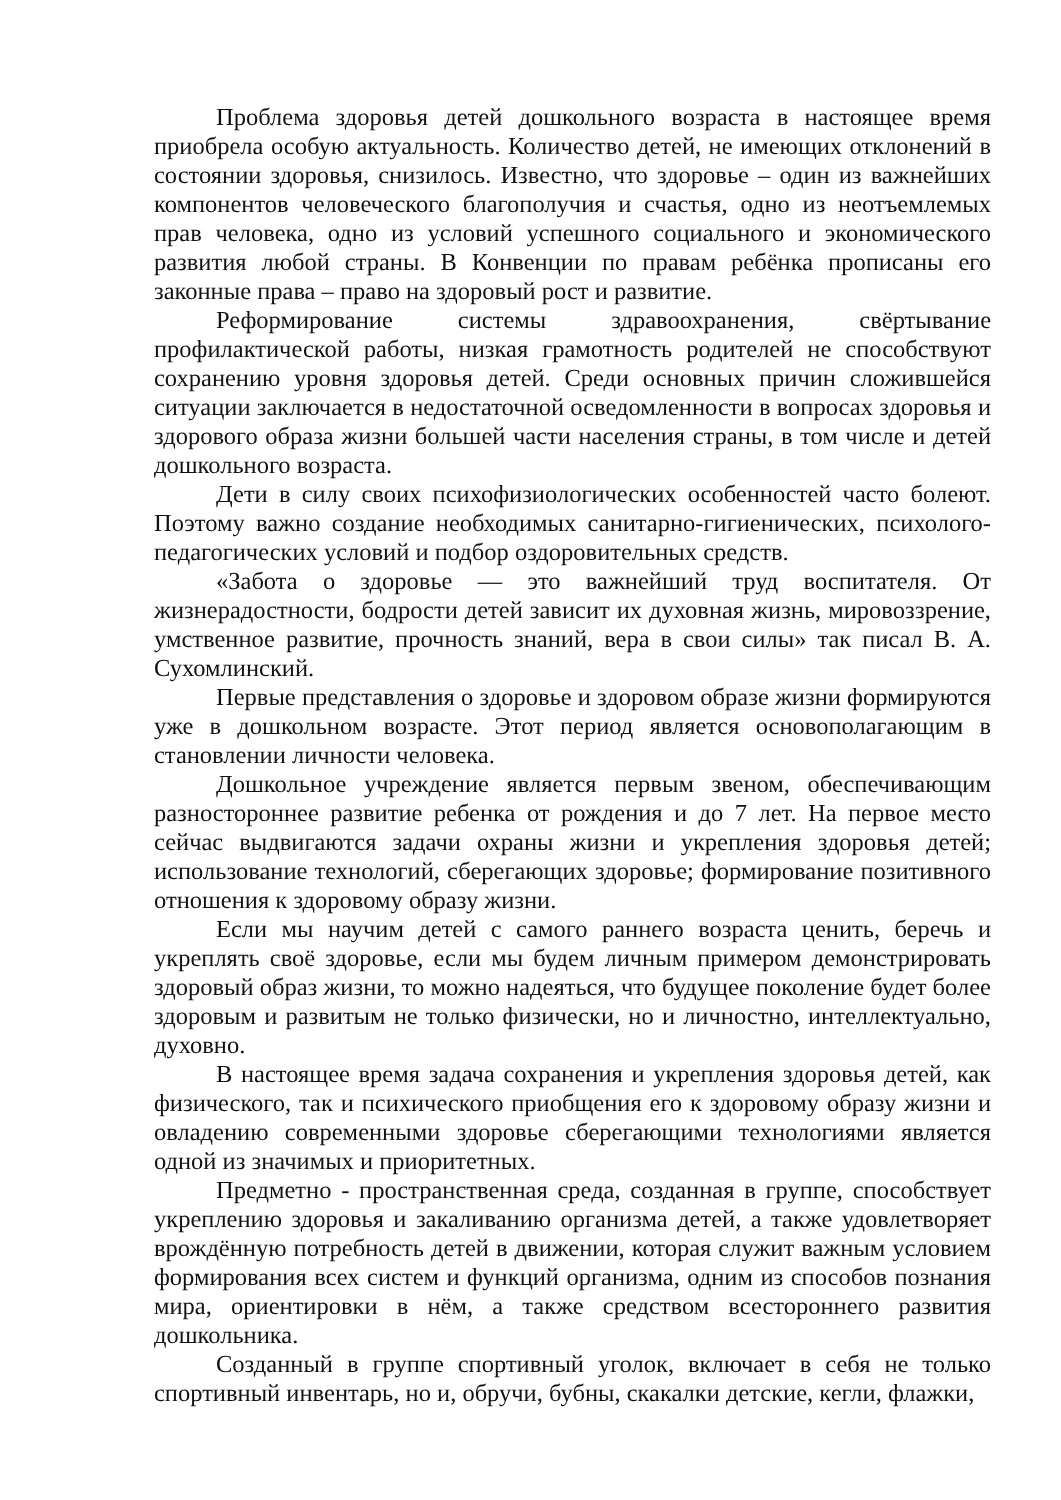Проблема здоровья детей дошкольного возраста в настоящее время приобрела особую актуальность. Количество детей, не имеющих отклонений в состоянии здоровья, снизилось. Известно, что здоровье – один из важнейших компонентов человеческого благополучия и счастья, одно из неотъемлемых прав человека, одно из условий успешного социального и экономического развития любой страны. В Конвенции по правам ребёнка прописаны его законные права – право на здоровый рост и развитие.
Реформирование системы здравоохранения, свёртывание профилактической работы, низкая грамотность родителей не способствуют сохранению уровня здоровья детей. Среди основных причин сложившейся ситуации заключается в недостаточной осведомленности в вопросах здоровья и здорового образа жизни большей части населения страны, в том числе и детей дошкольного возраста.
Дети в силу своих психофизиологических особенностей часто болеют. Поэтому важно создание необходимых санитарно-гигиенических, психолого-педагогических условий и подбор оздоровительных средств.
«Забота о здоровье — это важнейший труд воспитателя. От жизнерадостности, бодрости детей зависит их духовная жизнь, мировоззрение, умственное развитие, прочность знаний, вера в свои силы» так писал В. А. Сухомлинский.
Первые представления о здоровье и здоровом образе жизни формируются уже в дошкольном возрасте. Этот период является основополагающим в становлении личности человека.
Дошкольное учреждение является первым звеном, обеспечивающим разностороннее развитие ребенка от рождения и до 7 лет. На первое место сейчас выдвигаются задачи охраны жизни и укрепления здоровья детей; использование технологий, сберегающих здоровье; формирование позитивного отношения к здоровому образу жизни.
Если мы научим детей с самого раннего возраста ценить, беречь и укреплять своё здоровье, если мы будем личным примером демонстрировать здоровый образ жизни, то можно надеяться, что будущее поколение будет более здоровым и развитым не только физически, но и личностно, интеллектуально, духовно.
В настоящее время задача сохранения и укрепления здоровья детей, как физического, так и психического приобщения его к здоровому образу жизни и овладению современными здоровье сберегающими технологиями является одной из значимых и приоритетных.
Предметно - пространственная среда, созданная в группе, способствует укреплению здоровья и закаливанию организма детей, а также удовлетворяет врождённую потребность детей в движении, которая служит важным условием формирования всех систем и функций организма, одним из способов познания мира, ориентировки в нём, а также средством всестороннего развития дошкольника.
Созданный в группе спортивный уголок, включает в себя не только спортивный инвентарь, но и, обручи, бубны, скакалки детские, кегли, флажки,